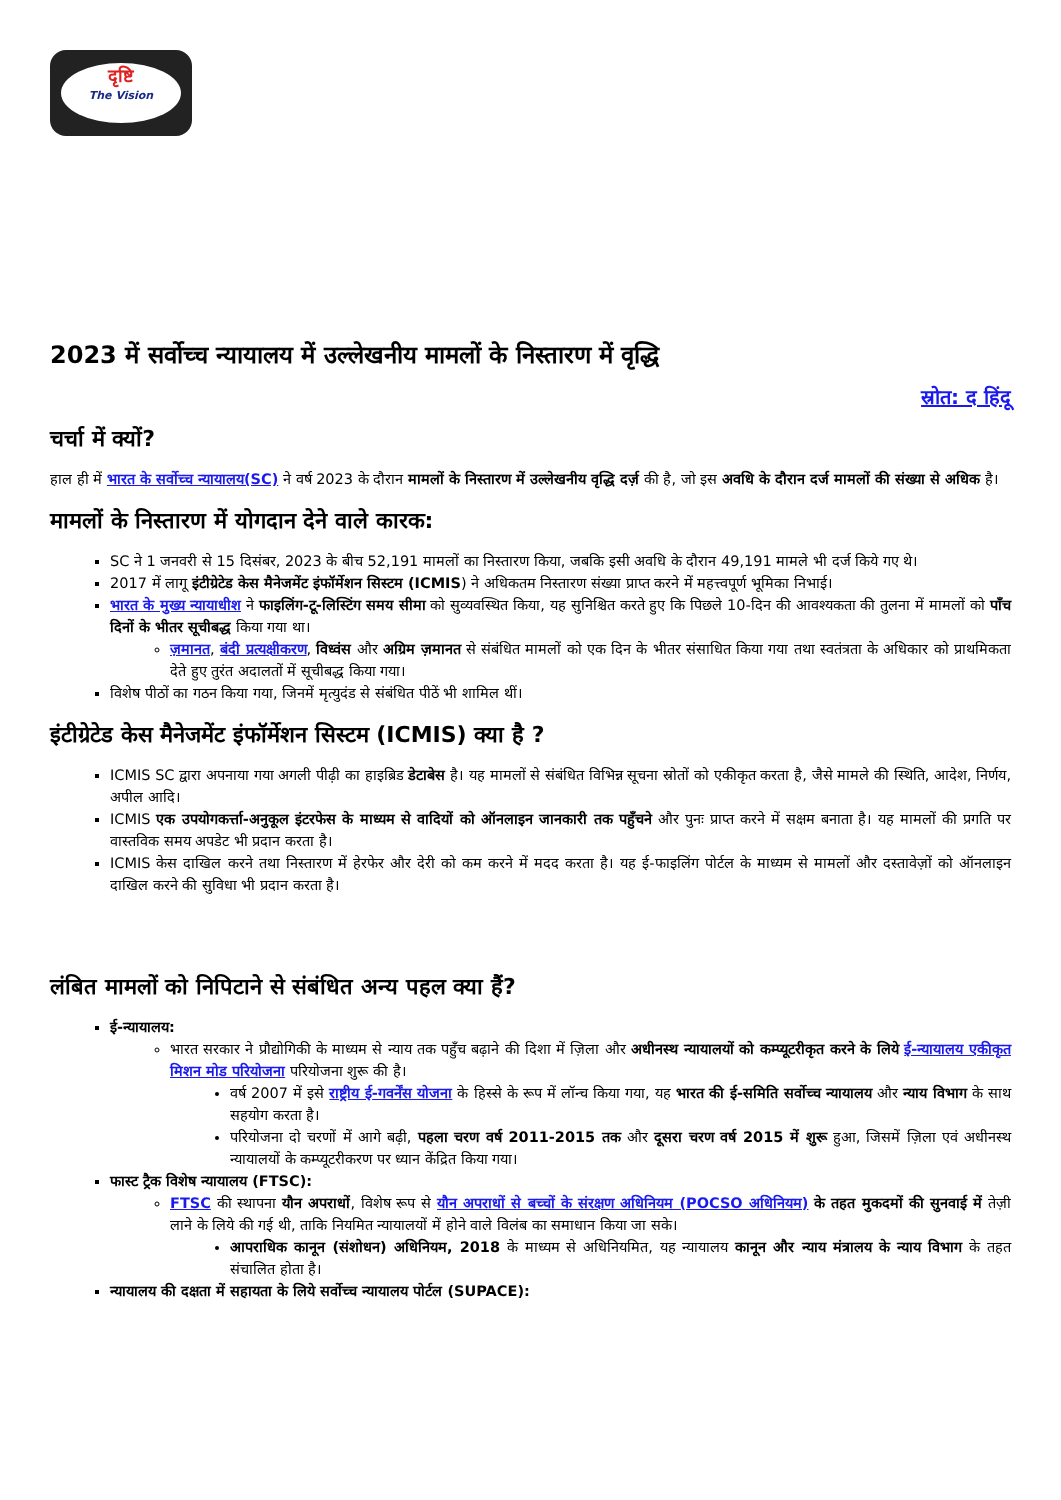दृष्टि
The Vision
2023 में सर्वोच्च न्यायालय में उल्लेखनीय मामलों के निस्तारण में वृद्धि
स्रोत: द हिंदू
चर्चा में क्यों?
हाल ही में भारत के सर्वोच्च न्यायालय(SC) ने वर्ष 2023 के दौरान मामलों के निस्तारण में उल्लेखनीय वृद्धि दर्ज़ की है, जो इस अवधि के दौरान दर्ज मामलों की संख्या से अधिक है।
मामलों के निस्तारण में योगदान देने वाले कारक:
SC ने 1 जनवरी से 15 दिसंबर, 2023 के बीच 52,191 मामलों का निस्तारण किया, जबकि इसी अवधि के दौरान 49,191 मामले भी दर्ज किये गए थे।
2017 में लागू इंटीग्रेटेड केस मैनेजमेंट इंफॉर्मेशन सिस्टम (ICMIS) ने अधिकतम निस्तारण संख्या प्राप्त करने में महत्त्वपूर्ण भूमिका निभाई।
भारत के मुख्य न्यायाधीश ने फाइलिंग-टू-लिस्टिंग समय सीमा को सुव्यवस्थित किया, यह सुनिश्चित करते हुए कि पिछले 10-दिन की आवश्यकता की तुलना में मामलों को पाँच दिनों के भीतर सूचीबद्ध किया गया था।
ज़मानत, बंदी प्रत्यक्षीकरण, विध्वंस और अग्रिम ज़मानत से संबंधित मामलों को एक दिन के भीतर संसाधित किया गया तथा स्वतंत्रता के अधिकार को प्राथमिकता देते हुए तुरंत अदालतों में सूचीबद्ध किया गया।
विशेष पीठों का गठन किया गया, जिनमें मृत्युदंड से संबंधित पीठें भी शामिल थीं।
इंटीग्रेटेड केस मैनेजमेंट इंफॉर्मेशन सिस्टम (ICMIS) क्या है ?
ICMIS SC द्वारा अपनाया गया अगली पीढ़ी का हाइब्रिड डेटाबेस है। यह मामलों से संबंधित विभिन्न सूचना स्रोतों को एकीकृत करता है, जैसे मामले की स्थिति, आदेश, निर्णय, अपील आदि।
ICMIS एक उपयोगकर्त्ता-अनुकूल इंटरफेस के माध्यम से वादियों को ऑनलाइन जानकारी तक पहुँचने और पुनः प्राप्त करने में सक्षम बनाता है। यह मामलों की प्रगति पर वास्तविक समय अपडेट भी प्रदान करता है।
ICMIS केस दाखिल करने तथा निस्तारण में हेरफेर और देरी को कम करने में मदद करता है। यह ई-फाइलिंग पोर्टल के माध्यम से मामलों और दस्तावेज़ों को ऑनलाइन दाखिल करने की सुविधा भी प्रदान करता है।
लंबित मामलों को निपिटाने से संबंधित अन्य पहल क्या हैं?
ई-न्यायालय:
भारत सरकार ने प्रौद्योगिकी के माध्यम से न्याय तक पहुँच बढ़ाने की दिशा में ज़िला और अधीनस्थ न्यायालयों को कम्प्यूटरीकृत करने के लिये ई-न्यायालय एकीकृत मिशन मोड परियोजना परियोजना शुरू की है।
वर्ष 2007 में इसे राष्ट्रीय ई-गवर्नेंस योजना के हिस्से के रूप में लॉन्च किया गया, यह भारत की ई-समिति सर्वोच्च न्यायालय और न्याय विभाग के साथ सहयोग करता है।
परियोजना दो चरणों में आगे बढ़ी, पहला चरण वर्ष 2011-2015 तक और दूसरा चरण वर्ष 2015 में शुरू हुआ, जिसमें ज़िला एवं अधीनस्थ न्यायालयों के कम्प्यूटरीकरण पर ध्यान केंद्रित किया गया।
फास्ट ट्रैक विशेष न्यायालय (FTSC):
FTSC की स्थापना यौन अपराधों, विशेष रूप से यौन अपराधों से बच्चों के संरक्षण अधिनियम (POCSO अधिनियम) के तहत मुकदमों की सुनवाई में तेज़ी लाने के लिये की गई थी, ताकि नियमित न्यायालयों में होने वाले विलंब का समाधान किया जा सके।
आपराधिक कानून (संशोधन) अधिनियम, 2018 के माध्यम से अधिनियमित, यह न्यायालय कानून और न्याय मंत्रालय के न्याय विभाग के तहत संचालित होता है।
न्यायालय की दक्षता में सहायता के लिये सर्वोच्च न्यायालय पोर्टल (SUPACE):